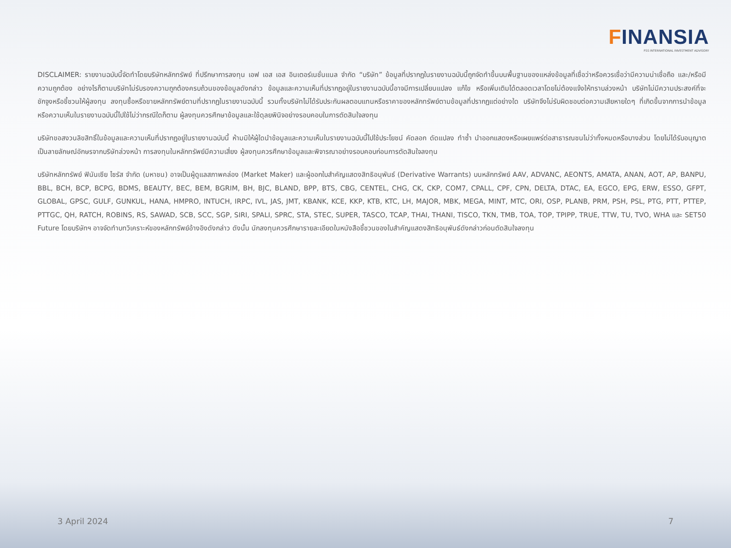FINANSIA
FSS INTERNATIONAL INVESTMENT ADVISORY
DISCLAIMER: รายงานฉบับนี้จัดทำโดยบริษัทหลักทรัพย์ ที่ปรึกษาการลงทุน เอฟ เอส เอส อินเตอร์เนชั่นแนล จำกัด “บริษัท” ข้อมูลที่ปรากฏในรายงานฉบับนี้ถูกจัดทำขึ้นบนพื้นฐานของแหล่งข้อมูลที่เชื่อว่าหรือควรเชื่อว่ามีความน่าเชื่อถือ และ/หรือมีความถูกต้อง อย่างไรก็ตามบริษัทไม่รับรองความถูกต้องครบถ้วนของข้อมูลดังกล่าว ข้อมูลและความเห็นที่ปรากฏอยู่ในรายงานฉบับนี้อาจมีการเปลี่ยนแปลง แก้ไข หรือเพิ่มเติมได้ตลอดเวลาโดยไม่ต้องแจ้งให้ทราบล่วงหน้า บริษัทไม่มีความประสงค์ที่จะชักจูงหรือชี้ชวนให้ผู้ลงทุน ลงทุนซื้อหรือขายหลักทรัพย์ตามที่ปรากฏในรายงานฉบับนี้ รวมทั้งบริษัทไม่ได้รับประกันผลตอบแทนหรือราคาของหลักทรัพย์ตามข้อมูลที่ปรากฏแต่อย่างใด บริษัทจึงไม่รับผิดชอบต่อความเสียหายใดๆ ที่เกิดขึ้นจากการนำข้อมูลหรือความเห็นในรายงานฉบับนี้ไปใช้ไม่ว่ากรณีใดก็ตาม ผู้ลงทุนควรศึกษาข้อมูลและใช้ดุลยพินิจอย่างรอบคอบในการตัดสินใจลงทุน
บริษัทขอสงวนลิขสิทธิ์ในข้อมูลและความเห็นที่ปรากฏอยู่ในรายงานฉบับนี้ ห้ามมิให้ผู้ใดนำข้อมูลและความเห็นในรายงานฉบับนี้ไปใช้ประโยชน์ คัดลอก ดัดแปลง ทำซ้ำ นำออกแสดงหรือเผยแพร่ต่อสาธารณชนไม่ว่าทั้งหมดหรือบางส่วน โดยไม่ได้รับอนุญาตเป็นลายลักษณ์อักษรจากบริษัทล่วงหน้า การลงทุนในหลักทรัพย์มีความเสี่ยง ผู้ลงทุนควรศึกษาข้อมูลและพิจารณาอย่างรอบคอบก่อนการตัดสินใจลงทุน
บริษัทหลักทรัพย์ ฟินันเซีย ไซรัส จำกัด (มหาชน) อาจเป็นผู้ดูแลสภาพคล่อง (Market Maker) และผู้ออกใบสำคัญแสดงสิทธิอนุพันธ์ (Derivative Warrants) บนหลักทรัพย์ AAV, ADVANC, AEONTS, AMATA, ANAN, AOT, AP, BANPU, BBL, BCH, BCP, BCPG, BDMS, BEAUTY, BEC, BEM, BGRIM, BH, BJC, BLAND, BPP, BTS, CBG, CENTEL, CHG, CK, CKP, COM7, CPALL, CPF, CPN, DELTA, DTAC, EA, EGCO, EPG, ERW, ESSO, GFPT, GLOBAL, GPSC, GULF, GUNKUL, HANA, HMPRO, INTUCH, IRPC, IVL, JAS, JMT, KBANK, KCE, KKP, KTB, KTC, LH, MAJOR, MBK, MEGA, MINT, MTC, ORI, OSP, PLANB, PRM, PSH, PSL, PTG, PTT, PTTEP, PTTGC, QH, RATCH, ROBINS, RS, SAWAD, SCB, SCC, SGP, SIRI, SPALI, SPRC, STA, STEC, SUPER, TASCO, TCAP, THAI, THANI, TISCO, TKN, TMB, TOA, TOP, TPIPP, TRUE, TTW, TU, TVO, WHA และ SET50 Future โดยบริษัทฯ อาจจัดทำบทวิเคราะห์ของหลักทรัพย์อ้างอิงดังกล่าว ดังนั้น นักลงทุนควรศึกษารายละเอียดในหนังสือชี้ชวนของใบสำคัญแสดงสิทธิอนุพันธ์ดังกล่าวก่อนตัดสินใจลงทุน
3 April 2024 7